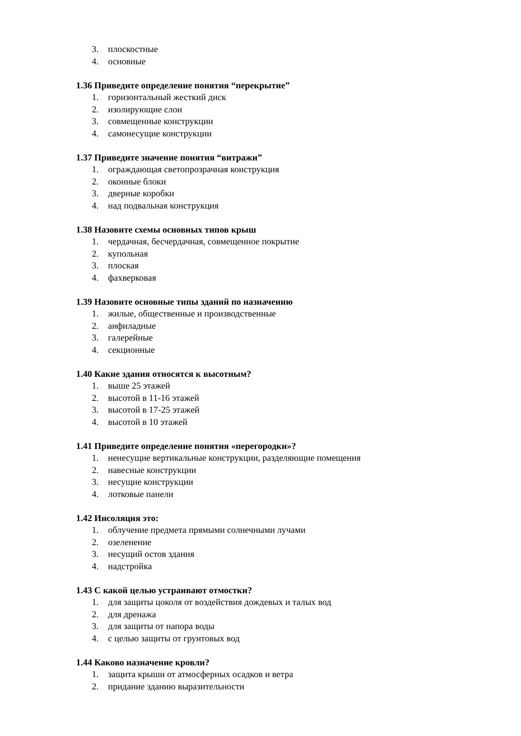3. плоскостные
4. основные
1.36 Приведите определение понятия “перекрытие”
1. горизонтальный жесткий диск
2. изолирующие слои
3. совмещенные конструкции
4. самонесущие конструкции
1.37 Приведите значение понятия “витражи”
1. ограждающая светопрозрачная конструкция
2. оконные блоки
3. дверные коробки
4. над подвальная конструкция
1.38 Назовите схемы основных типов крыш
1. чердачная, бесчердачная, совмещенное покрытие
2. купольная
3. плоская
4. фахверковая
1.39 Назовите основные типы зданий по назначению
1. жилые, общественные и производственные
2. анфиладные
3. галерейные
4. секционные
1.40 Какие здания относятся к высотным?
1. выше 25 этажей
2. высотой в 11-16 этажей
3. высотой в 17-25 этажей
4. высотой в 10 этажей
1.41 Приведите определение понятия «перегородки»?
1. ненесущие вертикальные конструкции, разделяющие помещения
2. навесные конструкции
3. несущие конструкции
4. лотковые панели
1.42 Инсоляция это:
1. облучение предмета прямыми солнечными лучами
2. озеленение
3. несущий остов здания
4. надстройка
1.43 С какой целью устраивают отмостки?
1. для защиты цоколя от воздействия дождевых и талых вод
2. для дренажа
3. для защиты от напора воды
4. с целью защиты от грунтовых вод
1.44 Каково назначение кровли?
1. защита крыши от атмосферных осадков и ветра
2. придание зданию выразительности